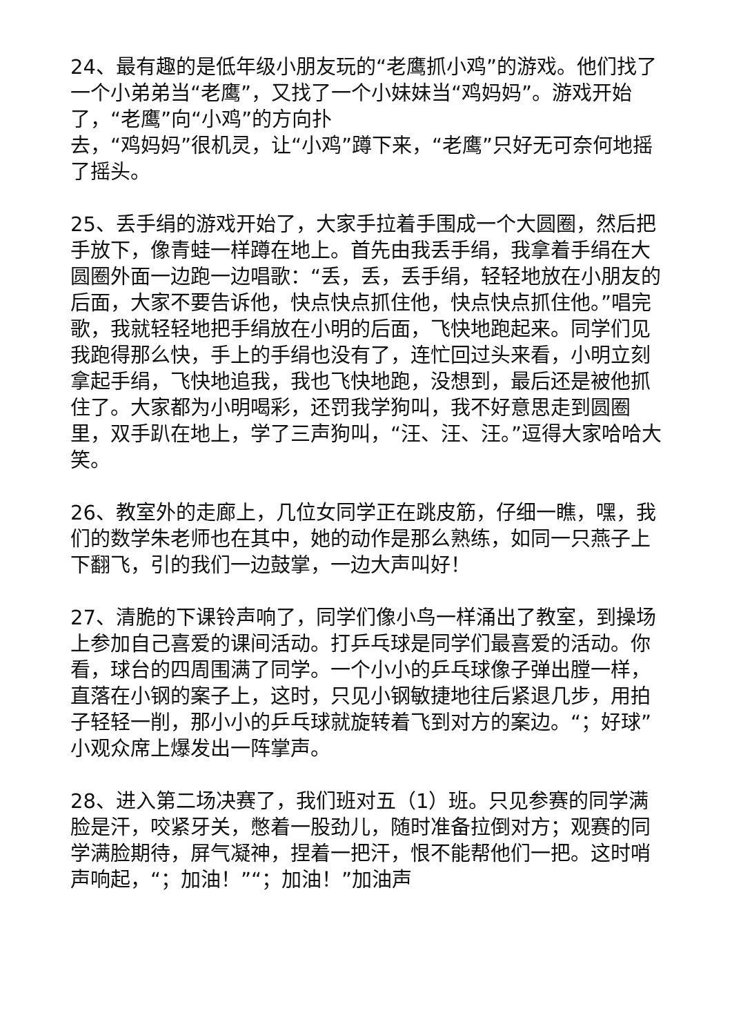24、最有趣的是低年级小朋友玩的“老鹰抓小鸡”的游戏。他们找了一个小弟弟当“老鹰”，又找了一个小妹妹当“鸡妈妈”。游戏开始了，“老鹰”向“小鸡”的方向扑
去，“鸡妈妈”很机灵，让“小鸡”蹲下来，“老鹰”只好无可奈何地摇了摇头。
25、丢手绢的游戏开始了，大家手拉着手围成一个大圆圈，然后把手放下，像青蛙一样蹲在地上。首先由我丢手绢，我拿着手绢在大圆圈外面一边跑一边唱歌：“丢，丢，丢手绢，轻轻地放在小朋友的后面，大家不要告诉他，快点快点抓住他，快点快点抓住他。”唱完歌，我就轻轻地把手绢放在小明的后面，飞快地跑起来。同学们见我跑得那么快，手上的手绢也没有了，连忙回过头来看，小明立刻拿起手绢，飞快地追我，我也飞快地跑，没想到，最后还是被他抓住了。大家都为小明喝彩，还罚我学狗叫，我不好意思走到圆圈里，双手趴在地上，学了三声狗叫，“汪、汪、汪。”逗得大家哈哈大笑。
26、教室外的走廊上，几位女同学正在跳皮筋，仔细一瞧，嘿，我们的数学朱老师也在其中，她的动作是那么熟练，如同一只燕子上下翻飞，引的我们一边鼓掌，一边大声叫好！
27、清脆的下课铃声响了，同学们像小鸟一样涌出了教室，到操场上参加自己喜爱的课间活动。打乒乓球是同学们最喜爱的活动。你看，球台的四周围满了同学。一个小小的乒乓球像子弹出膛一样，直落在小钢的案子上，这时，只见小钢敏捷地往后紧退几步，用拍子轻轻一削，那小小的乒乓球就旋转着飞到对方的案边。“；好球”小观众席上爆发出一阵掌声。
28、进入第二场决赛了，我们班对五（1）班。只见参赛的同学满脸是汗，咬紧牙关，憋着一股劲儿，随时准备拉倒对方；观赛的同学满脸期待，屏气凝神，捏着一把汗，恨不能帮他们一把。这时哨声响起，“；加油！”“；加油！”加油声